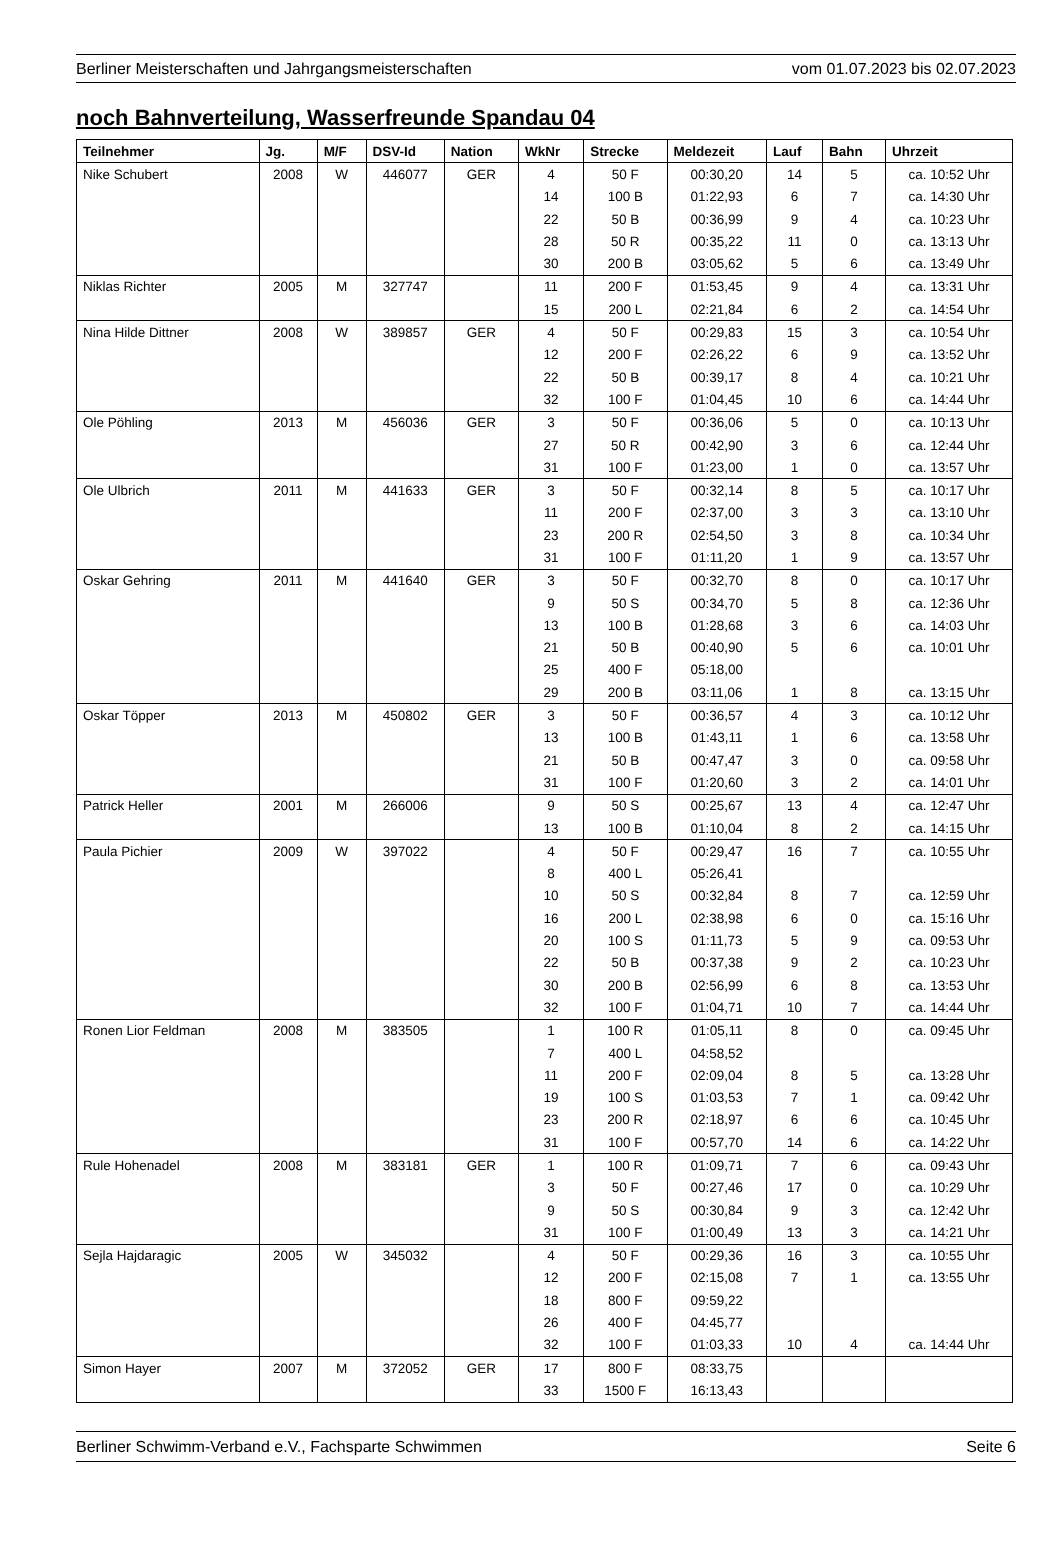Berliner Meisterschaften und Jahrgangsmeisterschaften vom 01.07.2023 bis 02.07.2023
noch Bahnverteilung, Wasserfreunde Spandau 04
| Teilnehmer | Jg. | M/F | DSV-Id | Nation | WkNr | Strecke | Meldezeit | Lauf | Bahn | Uhrzeit |
| --- | --- | --- | --- | --- | --- | --- | --- | --- | --- | --- |
| Nike Schubert | 2008 | W | 446077 | GER | 4 | 50 F | 00:30,20 | 14 | 5 | ca. 10:52 Uhr |
| | | | | | 14 | 100 B | 01:22,93 | 6 | 7 | ca. 14:30 Uhr |
| | | | | | 22 | 50 B | 00:36,99 | 9 | 4 | ca. 10:23 Uhr |
| | | | | | 28 | 50 R | 00:35,22 | 11 | 0 | ca. 13:13 Uhr |
| | | | | | 30 | 200 B | 03:05,62 | 5 | 6 | ca. 13:49 Uhr |
| Niklas Richter | 2005 | M | 327747 | | 11 | 200 F | 01:53,45 | 9 | 4 | ca. 13:31 Uhr |
| | | | | | 15 | 200 L | 02:21,84 | 6 | 2 | ca. 14:54 Uhr |
| Nina Hilde Dittner | 2008 | W | 389857 | GER | 4 | 50 F | 00:29,83 | 15 | 3 | ca. 10:54 Uhr |
| | | | | | 12 | 200 F | 02:26,22 | 6 | 9 | ca. 13:52 Uhr |
| | | | | | 22 | 50 B | 00:39,17 | 8 | 4 | ca. 10:21 Uhr |
| | | | | | 32 | 100 F | 01:04,45 | 10 | 6 | ca. 14:44 Uhr |
| Ole Pöhling | 2013 | M | 456036 | GER | 3 | 50 F | 00:36,06 | 5 | 0 | ca. 10:13 Uhr |
| | | | | | 27 | 50 R | 00:42,90 | 3 | 6 | ca. 12:44 Uhr |
| | | | | | 31 | 100 F | 01:23,00 | 1 | 0 | ca. 13:57 Uhr |
| Ole Ulbrich | 2011 | M | 441633 | GER | 3 | 50 F | 00:32,14 | 8 | 5 | ca. 10:17 Uhr |
| | | | | | 11 | 200 F | 02:37,00 | 3 | 3 | ca. 13:10 Uhr |
| | | | | | 23 | 200 R | 02:54,50 | 3 | 8 | ca. 10:34 Uhr |
| | | | | | 31 | 100 F | 01:11,20 | 1 | 9 | ca. 13:57 Uhr |
| Oskar Gehring | 2011 | M | 441640 | GER | 3 | 50 F | 00:32,70 | 8 | 0 | ca. 10:17 Uhr |
| | | | | | 9 | 50 S | 00:34,70 | 5 | 8 | ca. 12:36 Uhr |
| | | | | | 13 | 100 B | 01:28,68 | 3 | 6 | ca. 14:03 Uhr |
| | | | | | 21 | 50 B | 00:40,90 | 5 | 6 | ca. 10:01 Uhr |
| | | | | | 25 | 400 F | 05:18,00 | | | |
| | | | | | 29 | 200 B | 03:11,06 | 1 | 8 | ca. 13:15 Uhr |
| Oskar Töpper | 2013 | M | 450802 | GER | 3 | 50 F | 00:36,57 | 4 | 3 | ca. 10:12 Uhr |
| | | | | | 13 | 100 B | 01:43,11 | 1 | 6 | ca. 13:58 Uhr |
| | | | | | 21 | 50 B | 00:47,47 | 3 | 0 | ca. 09:58 Uhr |
| | | | | | 31 | 100 F | 01:20,60 | 3 | 2 | ca. 14:01 Uhr |
| Patrick Heller | 2001 | M | 266006 | | 9 | 50 S | 00:25,67 | 13 | 4 | ca. 12:47 Uhr |
| | | | | | 13 | 100 B | 01:10,04 | 8 | 2 | ca. 14:15 Uhr |
| Paula Pichier | 2009 | W | 397022 | | 4 | 50 F | 00:29,47 | 16 | 7 | ca. 10:55 Uhr |
| | | | | | 8 | 400 L | 05:26,41 | | | |
| | | | | | 10 | 50 S | 00:32,84 | 8 | 7 | ca. 12:59 Uhr |
| | | | | | 16 | 200 L | 02:38,98 | 6 | 0 | ca. 15:16 Uhr |
| | | | | | 20 | 100 S | 01:11,73 | 5 | 9 | ca. 09:53 Uhr |
| | | | | | 22 | 50 B | 00:37,38 | 9 | 2 | ca. 10:23 Uhr |
| | | | | | 30 | 200 B | 02:56,99 | 6 | 8 | ca. 13:53 Uhr |
| | | | | | 32 | 100 F | 01:04,71 | 10 | 7 | ca. 14:44 Uhr |
| Ronen Lior Feldman | 2008 | M | 383505 | | 1 | 100 R | 01:05,11 | 8 | 0 | ca. 09:45 Uhr |
| | | | | | 7 | 400 L | 04:58,52 | | | |
| | | | | | 11 | 200 F | 02:09,04 | 8 | 5 | ca. 13:28 Uhr |
| | | | | | 19 | 100 S | 01:03,53 | 7 | 1 | ca. 09:42 Uhr |
| | | | | | 23 | 200 R | 02:18,97 | 6 | 6 | ca. 10:45 Uhr |
| | | | | | 31 | 100 F | 00:57,70 | 14 | 6 | ca. 14:22 Uhr |
| Rule Hohenadel | 2008 | M | 383181 | GER | 1 | 100 R | 01:09,71 | 7 | 6 | ca. 09:43 Uhr |
| | | | | | 3 | 50 F | 00:27,46 | 17 | 0 | ca. 10:29 Uhr |
| | | | | | 9 | 50 S | 00:30,84 | 9 | 3 | ca. 12:42 Uhr |
| | | | | | 31 | 100 F | 01:00,49 | 13 | 3 | ca. 14:21 Uhr |
| Sejla Hajdaragic | 2005 | W | 345032 | | 4 | 50 F | 00:29,36 | 16 | 3 | ca. 10:55 Uhr |
| | | | | | 12 | 200 F | 02:15,08 | 7 | 1 | ca. 13:55 Uhr |
| | | | | | 18 | 800 F | 09:59,22 | | | |
| | | | | | 26 | 400 F | 04:45,77 | | | |
| | | | | | 32 | 100 F | 01:03,33 | 10 | 4 | ca. 14:44 Uhr |
| Simon Hayer | 2007 | M | 372052 | GER | 17 | 800 F | 08:33,75 | | | |
| | | | | | 33 | 1500 F | 16:13,43 | | | |
Berliner Schwimm-Verband e.V., Fachsparte Schwimmen Seite 6